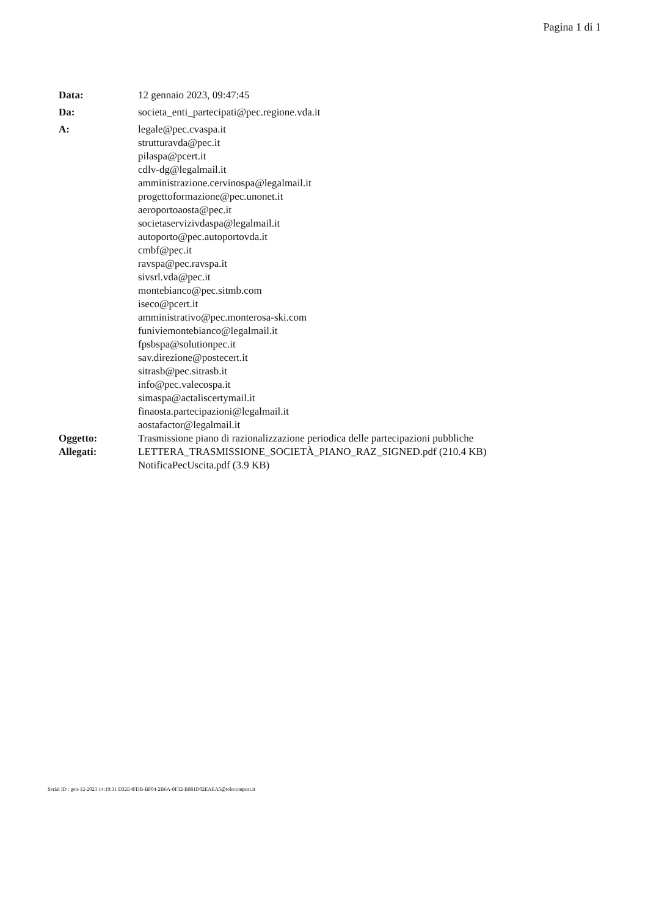Pagina 1 di 1
| Data: | 12 gennaio 2023, 09:47:45 |
| Da: | societa_enti_partecipati@pec.regione.vda.it |
| A: | legale@pec.cvaspa.it strutturavda@pec.it pilaspa@pcert.it cdlv-dg@legalmail.it amministrazione.cervinospa@legalmail.it progettoformazione@pec.unonet.it aeroportoaosta@pec.it societaservizivdaspa@legalmail.it autoporto@pec.autoportovda.it cmbf@pec.it ravspa@pec.ravspa.it sivsrl.vda@pec.it montebianco@pec.sitmb.com iseco@pcert.it amministrativo@pec.monterosa-ski.com funiviemontebianco@legalmail.it fpsbspa@solutionpec.it sav.direzione@postecert.it sitrasb@pec.sitrasb.it info@pec.valecospa.it simaspa@actaliscertymail.it finaosta.partecipazioni@legalmail.it aostafactor@legalmail.it |
| Oggetto: | Trasmissione piano di razionalizzazione periodica delle partecipazioni pubbliche |
| Allegati: | LETTERA_TRASMISSIONE_SOCIETÀ_PIANO_RAZ_SIGNED.pdf (210.4 KB) NotificaPecUscita.pdf (3.9 KB) |
Serial ID : gen-12-2023 14:19:31 D32E4FDB-BF04-2B6A-0F32-B881D02EAEA5@telecompost.it